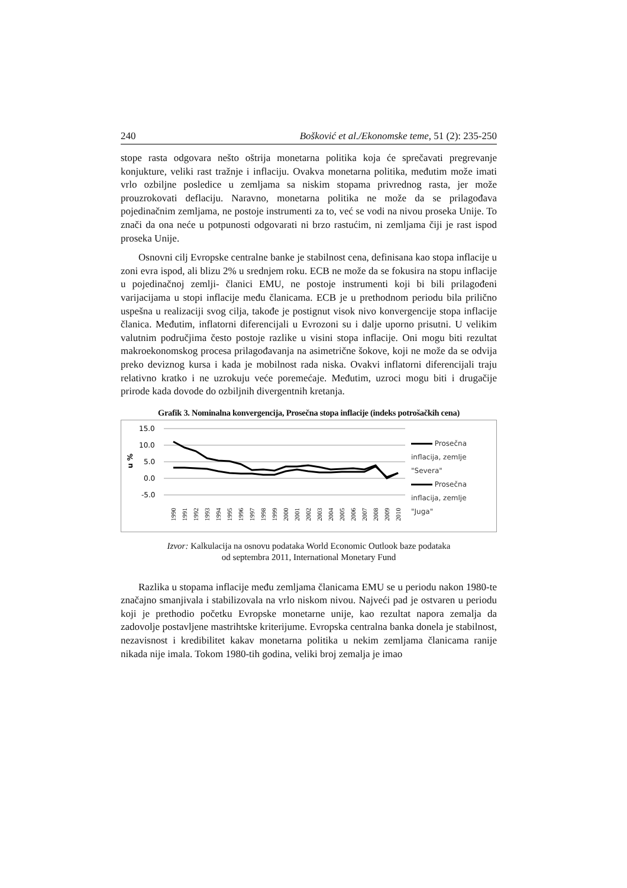240 Bošković et al./Ekonomske teme, 51 (2): 235-250
stope rasta odgovara nešto oštrija monetarna politika koja će sprečavati pregrevanje konjukture, veliki rast tražnje i inflaciju. Ovakva monetarna politika, međutim može imati vrlo ozbiljne posledice u zemljama sa niskim stopama privrednog rasta, jer može prouzrokovati deflaciju. Naravno, monetarna politika ne može da se prilagođava pojedinačnim zemljama, ne postoje instrumenti za to, već se vodi na nivou proseka Unije. To znači da ona neće u potpunosti odgovarati ni brzo rastućim, ni zemljama čiji je rast ispod proseka Unije.
Osnovni cilj Evropske centralne banke je stabilnost cena, definisana kao stopa inflacije u zoni evra ispod, ali blizu 2% u srednjem roku. ECB ne može da se fokusira na stopu inflacije u pojedinačnoj zemlji- članici EMU, ne postoje instrumenti koji bi bili prilagođeni varijacijama u stopi inflacije među članicama. ECB je u prethodnom periodu bila prilično uspešna u realizaciji svog cilja, takođe je postignut visok nivo konvergencije stopa inflacije članica. Međutim, inflatorni diferencijali u Evrozoni su i dalje uporno prisutni. U velikim valutnim područjima često postoje razlike u visini stopa inflacije. Oni mogu biti rezultat makroekonomskog procesa prilagođavanja na asimetrične šokove, koji ne može da se odvija preko deviznog kursa i kada je mobilnost rada niska. Ovakvi inflatorni diferencijali traju relativno kratko i ne uzrokuju veće poremećaje. Međutim, uzroci mogu biti i drugačije prirode kada dovode do ozbiljnih divergentnih kretanja.
Grafik 3. Nominalna konvergencija, Prosečna stopa inflacije (indeks potrošačkih cena)
u %
15.0
10.0
5.0
0.0
-5.0
1990
1991
1992
1993
1994
1995
1996
1997
1998
1999
2000
2001
2002
2003
2004
2005
2006
2007
2008
2009
2010
Prosečna
inflacija, zemlje
"Severa"
Prosečna
inflacija, zemlje
"Juga"
Izvor: Kalkulacija na osnovu podataka World Economic Outlook baze podataka
od septembra 2011, International Monetary Fund
Razlika u stopama inflacije među zemljama članicama EMU se u periodu nakon 1980-te značajno smanjivala i stabilizovala na vrlo niskom nivou. Najveći pad je ostvaren u periodu koji je prethodio početku Evropske monetarne unije, kao rezultat napora zemalja da zadovolje postavljene mastrihtske kriterijume. Evropska centralna banka donela je stabilnost, nezavisnost i kredibilitet kakav monetarna politika u nekim zemljama članicama ranije nikada nije imala. Tokom 1980-tih godina, veliki broj zemalja je imao